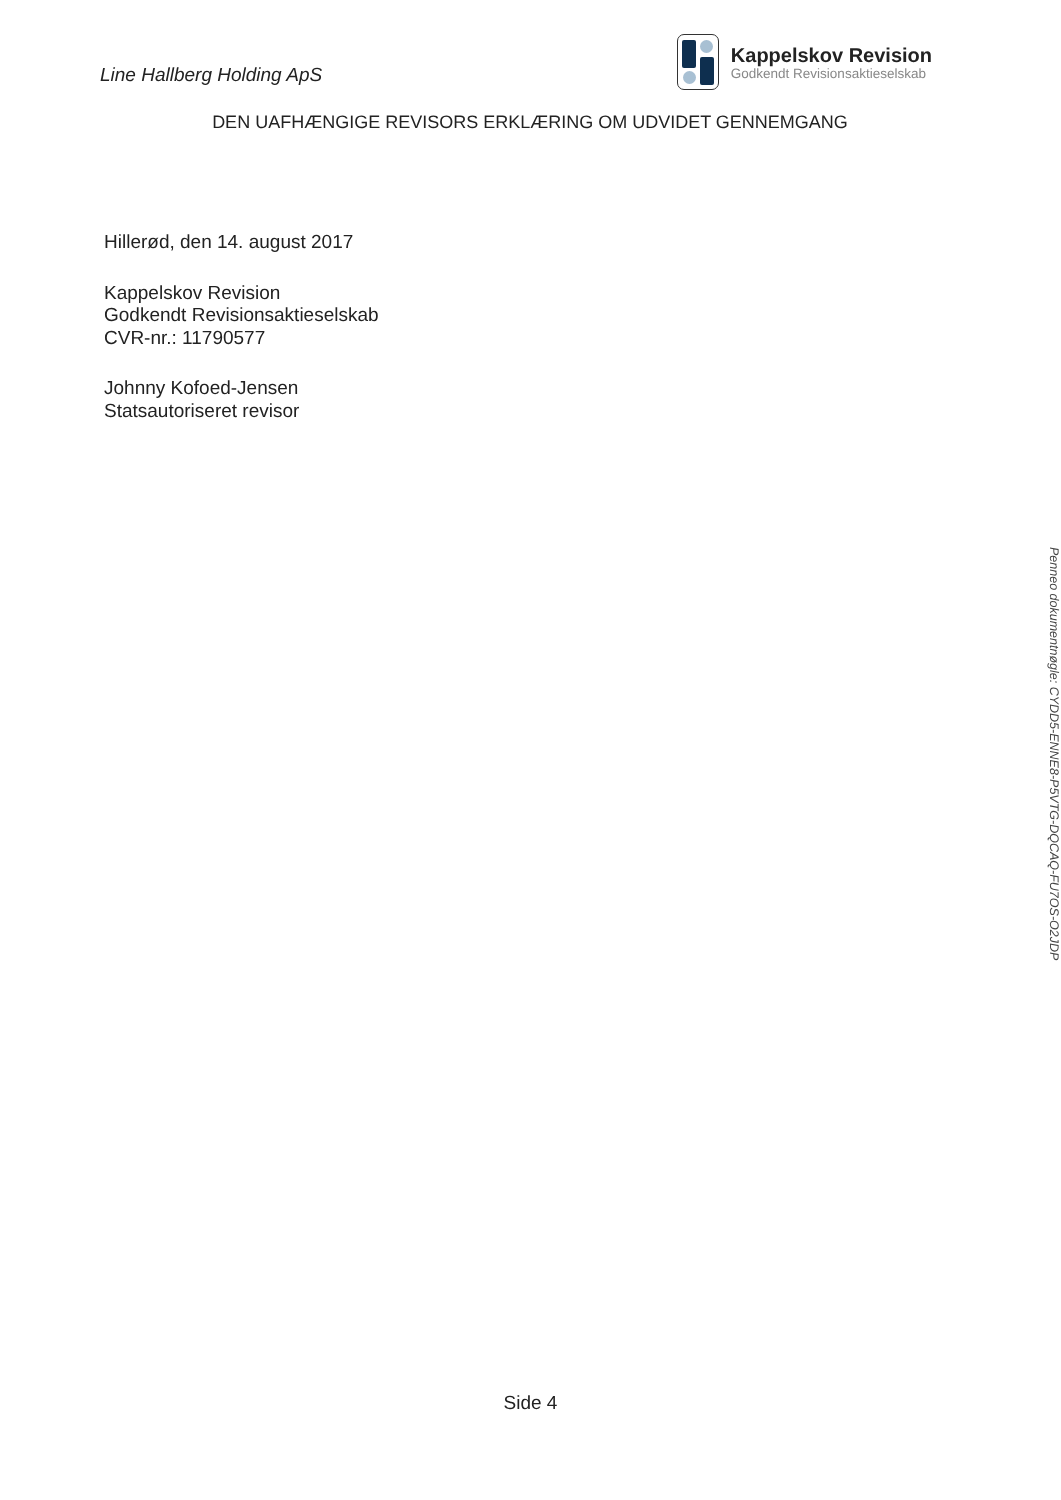Line Hallberg Holding ApS
Kappelskov Revision
Godkendt Revisionsaktieselskab
DEN UAFHÆNGIGE REVISORS ERKLÆRING OM UDVIDET GENNEMGANG
Hillerød, den 14. august 2017
Kappelskov Revision
Godkendt Revisionsaktieselskab
CVR-nr.: 11790577
Johnny Kofoed-Jensen
Statsautoriseret revisor
Side 4
Penneo dokumentnøgle: CYDD5-ENNE8-P5VTG-DQCAQ-FU7OS-O2JDP